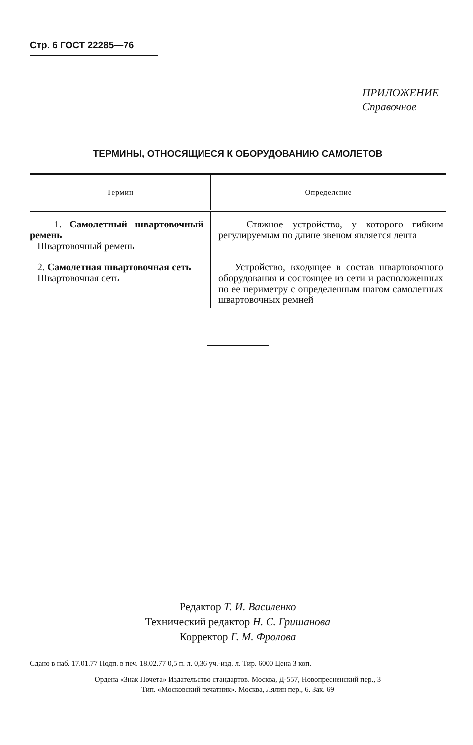Стр. 6 ГОСТ 22285—76
ПРИЛОЖЕНИЕ
Справочное
ТЕРМИНЫ, ОТНОСЯЩИЕСЯ К ОБОРУДОВАНИЮ САМОЛЕТОВ
| Термин | Определение |
| --- | --- |
| 1. Самолетный швартовочный ремень Швартовочный ремень | Стяжное устройство, у которого гибким регулируемым по длине звеном является лента |
| 2. Самолетная швартовочная сеть Швартовочная сеть | Устройство, входящее в состав швартовочного оборудования и состоящее из сети и расположенных по ее периметру с определенным шагом самолетных швартовочных ремней |
Редактор Т. И. Василенко
Технический редактор Н. С. Гришанова
Корректор Г. М. Фролова
Сдано в наб. 17.01.77 Подп. в печ. 18.02.77 0,5 п. л. 0,36 уч.-изд. л. Тир. 6000 Цена 3 коп.
Ордена «Знак Почета» Издательство стандартов. Москва, Д-557, Новопресненский пер., 3
Тип. «Московский печатник». Москва, Лялин пер., 6. Зак. 69